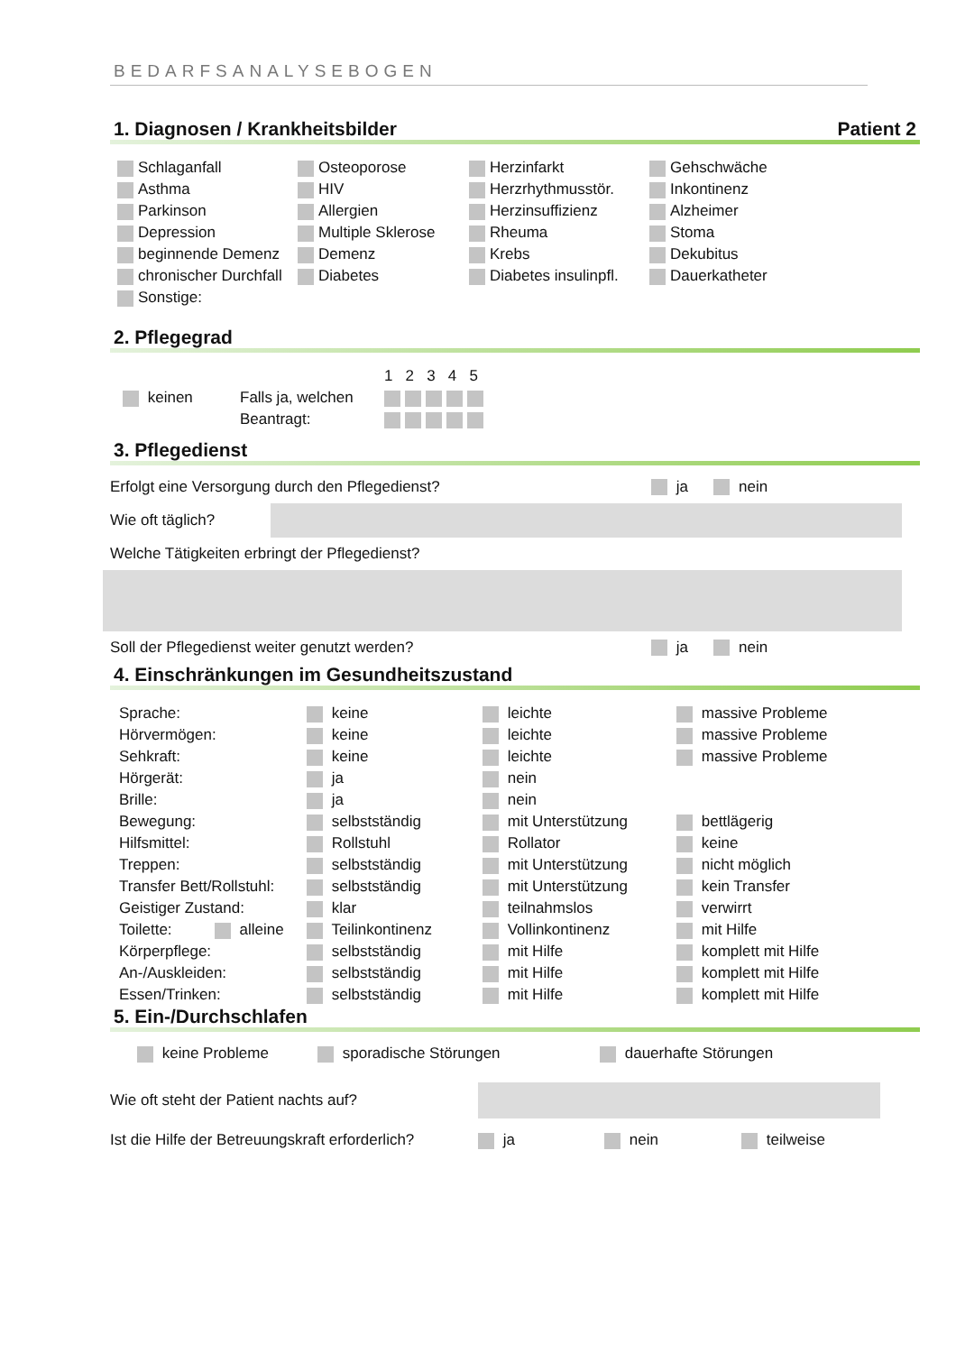BEDARFSANALYSEBOGEN
1. Diagnosen / Krankheitsbilder Patient 2
| Schlaganfall | Osteoporose | Herzinfarkt | Gehschwäche |
| Asthma | HIV | Herzrhythmusstör. | Inkontinenz |
| Parkinson | Allergien | Herzinsuffizienz | Alzheimer |
| Depression | Multiple Sklerose | Rheuma | Stoma |
| beginnende Demenz | Demenz | Krebs | Dekubitus |
| chronischer Durchfall | Diabetes | Diabetes insulinpfl. | Dauerkatheter |
| Sonstige: | | | |
2. Pflegegrad
| | | 1 2 3 4 5 |
| keinen | Falls ja, welchen | |
| | Beantragt: | |
3. Pflegedienst
Erfolgt eine Versorgung durch den Pflegedienst? ja nein
Wie oft täglich?
Welche Tätigkeiten erbringt der Pflegedienst?
Soll der Pflegedienst weiter genutzt werden? ja nein
4. Einschränkungen im Gesundheitszustand
| Sprache: | keine | leichte | massive Probleme |
| Hörvermögen: | keine | leichte | massive Probleme |
| Sehkraft: | keine | leichte | massive Probleme |
| Hörgerät: | ja | nein | |
| Brille: | ja | nein | |
| Bewegung: | selbstständig | mit Unterstützung | bettlägerig |
| Hilfsmittel: | Rollstuhl | Rollator | keine |
| Treppen: | selbstständig | mit Unterstützung | nicht möglich |
| Transfer Bett/Rollstuhl: | selbstständig | mit Unterstützung | kein Transfer |
| Geistiger Zustand: | klar | teilnahmslos | verwirrt |
| Toilette: alleine | Teilinkontinenz | Vollinkontinenz | mit Hilfe |
| Körperpflege: | selbstständig | mit Hilfe | komplett mit Hilfe |
| An-/Auskleiden: | selbstständig | mit Hilfe | komplett mit Hilfe |
| Essen/Trinken: | selbstständig | mit Hilfe | komplett mit Hilfe |
5. Ein-/Durchschlafen
keine Probleme sporadische Störungen dauerhafte Störungen
Wie oft steht der Patient nachts auf?
Ist die Hilfe der Betreuungskraft erforderlich? ja nein teilweise